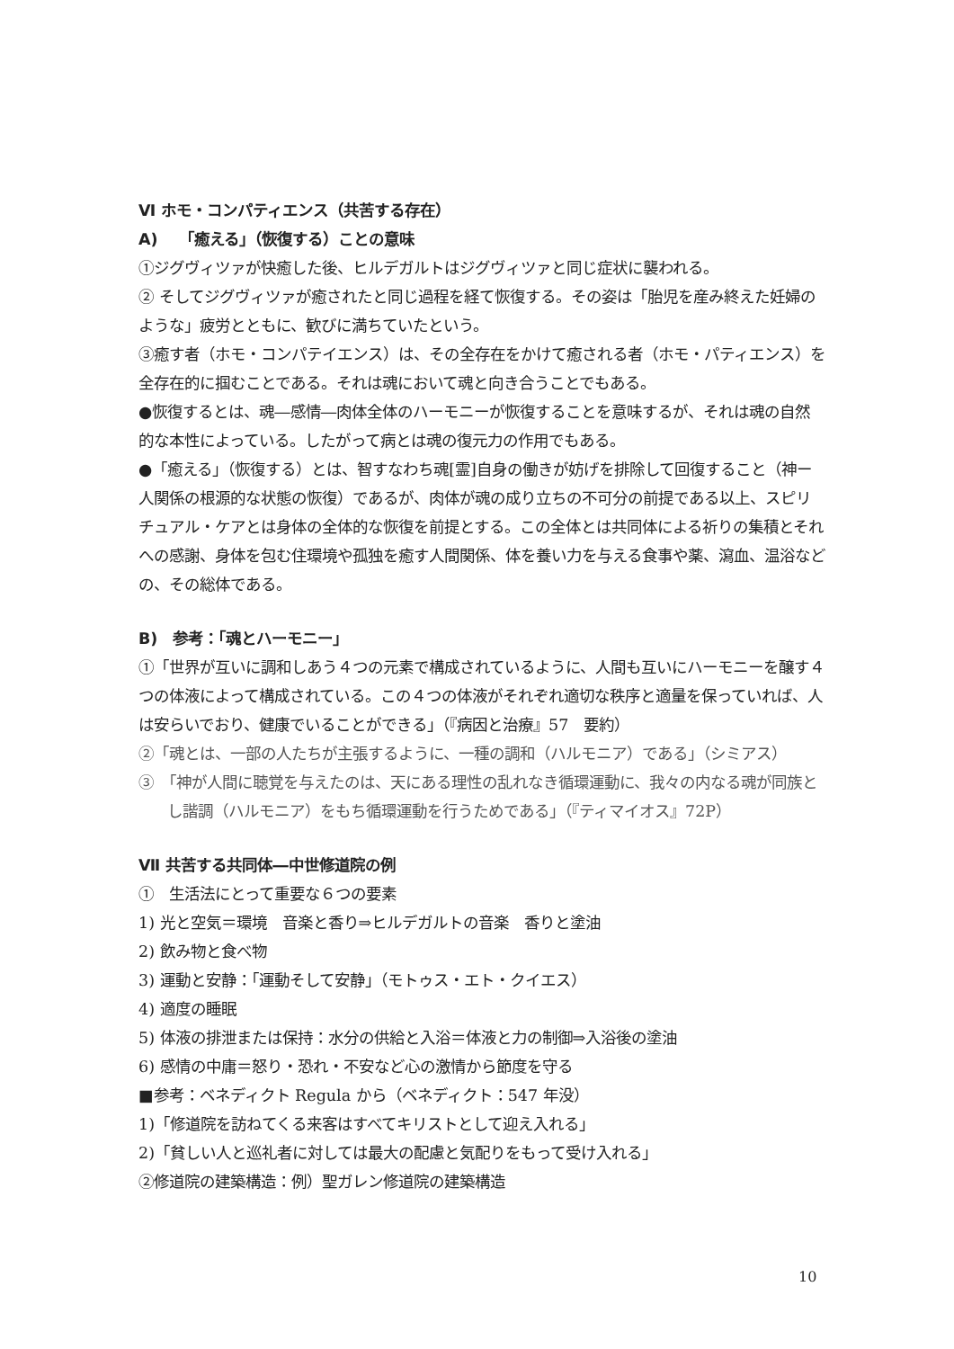Ⅵ ホモ・コンパティエンス（共苦する存在）
A)　 「癒える」（恢復する）ことの意味
①ジグヴィツァが快癒した後、ヒルデガルトはジグヴィツァと同じ症状に襲われる。
② そしてジグヴィツァが癒されたと同じ過程を経て恢復する。その姿は「胎児を産み終えた妊婦のような」疲労とともに、歓びに満ちていたという。
③癒す者（ホモ・コンパテイエンス）は、その全存在をかけて癒される者（ホモ・パティエンス）を全存在的に掴むことである。それは魂において魂と向き合うことでもある。
●恢復するとは、魂―感情―肉体全体のハーモニーが恢復することを意味するが、それは魂の自然的な本性によっている。したがって病とは魂の復元力の作用でもある。
●「癒える」（恢復する）とは、智すなわち魂[霊]自身の働きが妨げを排除して回復すること（神ー人関係の根源的な状態の恢復）であるが、肉体が魂の成り立ちの不可分の前提である以上、スピリチュアル・ケアとは身体の全体的な恢復を前提とする。この全体とは共同体による祈りの集積とそれへの感謝、身体を包む住環境や孤独を癒す人間関係、体を養い力を与える食事や薬、瀉血、温浴などの、その総体である。
B)　参考：「魂とハーモニー」
①「世界が互いに調和しあう４つの元素で構成されているように、人間も互いにハーモニーを醸す４つの体液によって構成されている。この４つの体液がそれぞれ適切な秩序と適量を保っていれば、人は安らいでおり、健康でいることができる」（『病因と治療』57　要約）
②「魂とは、一部の人たちが主張するように、一種の調和（ハルモニア）である」（シミアス）
③　「神が人間に聴覚を与えたのは、天にある理性の乱れなき循環運動に、我々の内なる魂が同族とし諧調（ハルモニア）をもち循環運動を行うためである」（『ティマイオス』72P）
Ⅶ 共苦する共同体―中世修道院の例
①　生活法にとって重要な６つの要素
1) 光と空気＝環境　音楽と香り⇒ヒルデガルトの音楽　香りと塗油
2) 飲み物と食べ物
3) 運動と安静：「運動そして安静」（モトゥス・エト・クイエス）
4) 適度の睡眠
5) 体液の排泄または保持：水分の供給と入浴＝体液と力の制御⇒入浴後の塗油
6) 感情の中庸＝怒り・恐れ・不安など心の激情から節度を守る
■参考：ベネディクト Regula から（ベネディクト：547 年没）
1)「修道院を訪ねてくる来客はすべてキリストとして迎え入れる」
2)「貧しい人と巡礼者に対しては最大の配慮と気配りをもって受け入れる」
②修道院の建築構造：例）聖ガレン修道院の建築構造
10